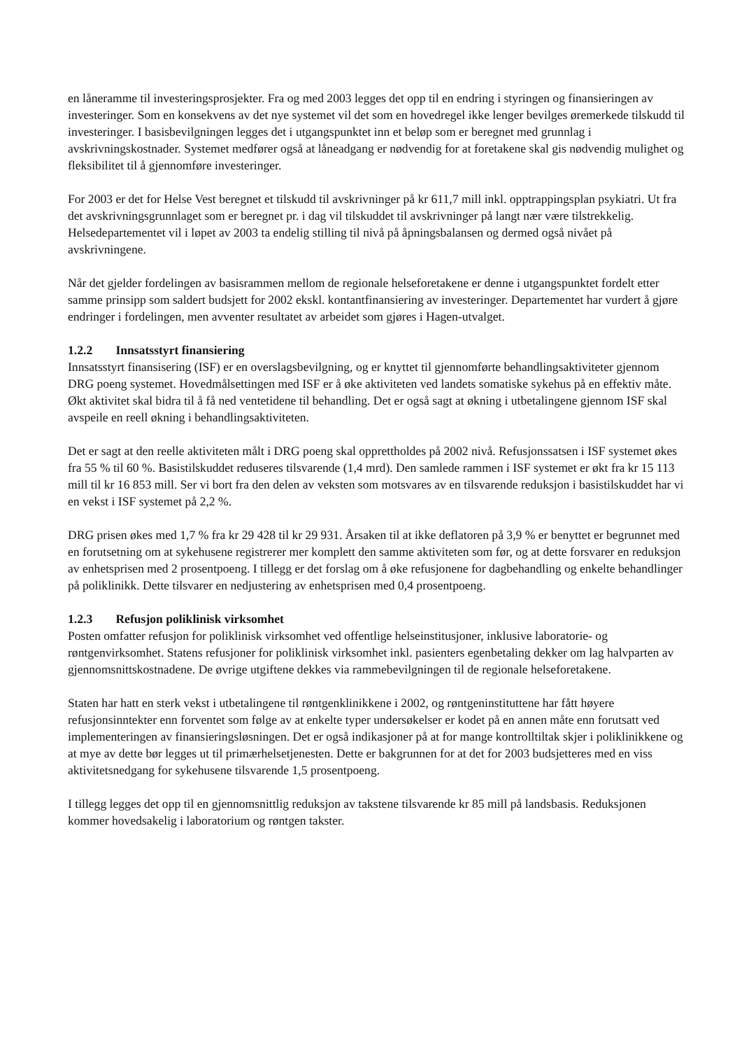en låneramme til investeringsprosjekter. Fra og med 2003 legges det opp til en endring i styringen og finansieringen av investeringer. Som en konsekvens av det nye systemet vil det som en hovedregel ikke lenger bevilges øremerkede tilskudd til investeringer. I basisbevilgningen legges det i utgangspunktet inn et beløp som er beregnet med grunnlag i avskrivningskostnader. Systemet medfører også at låneadgang er nødvendig for at foretakene skal gis nødvendig mulighet og fleksibilitet til å gjennomføre investeringer.
For 2003 er det for Helse Vest beregnet et tilskudd til avskrivninger på kr 611,7 mill inkl. opptrappingsplan psykiatri. Ut fra det avskrivningsgrunnlaget som er beregnet pr. i dag vil tilskuddet til avskrivninger på langt nær være tilstrekkelig. Helsedepartementet vil i løpet av 2003 ta endelig stilling til nivå på åpningsbalansen og dermed også nivået på avskrivningene.
Når det gjelder fordelingen av basisrammen mellom de regionale helseforetakene er denne i utgangspunktet fordelt etter samme prinsipp som saldert budsjett for 2002 ekskl. kontantfinansiering av investeringer. Departementet har vurdert å gjøre endringer i fordelingen, men avventer resultatet av arbeidet som gjøres i Hagen-utvalget.
1.2.2 Innsatsstyrt finansiering
Innsatsstyrt finansisering (ISF) er en overslagsbevilgning, og er knyttet til gjennomførte behandlingsaktiviteter gjennom DRG poeng systemet. Hovedmålsettingen med ISF er å øke aktiviteten ved landets somatiske sykehus på en effektiv måte. Økt aktivitet skal bidra til å få ned ventetidene til behandling. Det er også sagt at økning i utbetalingene gjennom ISF skal avspeile en reell økning i behandlingsaktiviteten.
Det er sagt at den reelle aktiviteten målt i DRG poeng skal opprettholdes på 2002 nivå. Refusjonssatsen i ISF systemet økes fra 55 % til 60 %. Basistilskuddet reduseres tilsvarende (1,4 mrd). Den samlede rammen i ISF systemet er økt fra kr 15 113 mill til kr 16 853 mill. Ser vi bort fra den delen av veksten som motsvares av en tilsvarende reduksjon i basistilskuddet har vi en vekst i ISF systemet på 2,2 %.
DRG prisen økes med 1,7 % fra kr 29 428 til kr 29 931. Årsaken til at ikke deflatoren på 3,9 % er benyttet er begrunnet med en forutsetning om at sykehusene registrerer mer komplett den samme aktiviteten som før, og at dette forsvarer en reduksjon av enhetsprisen med 2 prosentpoeng. I tillegg er det forslag om å øke refusjonene for dagbehandling og enkelte behandlinger på poliklinikk. Dette tilsvarer en nedjustering av enhetsprisen med 0,4 prosentpoeng.
1.2.3 Refusjon poliklinisk virksomhet
Posten omfatter refusjon for poliklinisk virksomhet ved offentlige helseinstitusjoner, inklusive laboratorie- og røntgenvirksomhet. Statens refusjoner for poliklinisk virksomhet inkl. pasienters egenbetaling dekker om lag halvparten av gjennomsnittskostnadene. De øvrige utgiftene dekkes via rammebevilgningen til de regionale helseforetakene.
Staten har hatt en sterk vekst i utbetalingene til røntgenklinikkene i 2002, og røntgeninstituttene har fått høyere refusjonsinntekter enn forventet som følge av at enkelte typer undersøkelser er kodet på en annen måte enn forutsatt ved implementeringen av finansieringsløsningen. Det er også indikasjoner på at for mange kontrolltiltak skjer i poliklinikkene og at mye av dette bør legges ut til primærhelsetjenesten. Dette er bakgrunnen for at det for 2003 budsjetteres med en viss aktivitetsnedgang for sykehusene tilsvarende 1,5 prosentpoeng.
I tillegg legges det opp til en gjennomsnittlig reduksjon av takstene tilsvarende kr 85 mill på landsbasis. Reduksjonen kommer hovedsakelig i laboratorium og røntgen takster.